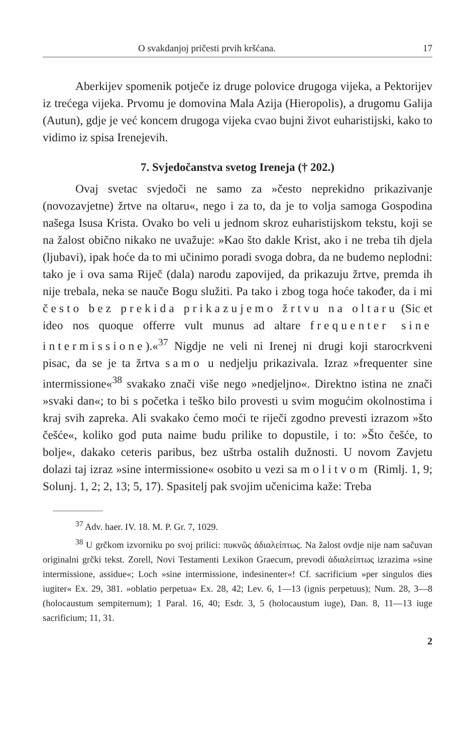O svakdanjoj pričesti prvih kršćana. 17
Aberkijev spomenik potječe iz druge polovice drugoga vijeka, a Pektorijev iz trećega vijeka. Prvomu je domovina Mala Azija (Hieropolis), a drugomu Galija (Autun), gdje je već koncem drugoga vijeka cvao bujni život euharistijski, kako to vidimo iz spisa Irenejevih.
7. Svjedočanstva svetog Ireneja († 202.)
Ovaj svetac svjedoči ne samo za »često neprekidno prikazivanje (novozavjetne) žrtve na oltaru«, nego i za to, da je to volja samoga Gospodina našega Isusa Krista. Ovako bo veli u jednom skroz euharistijskom tekstu, koji se na žalost obično nikako ne uvažuje: »Kao što dakle Krist, ako i ne treba tih djela (ljubavi), ipak hoće da to mi učinimo poradi svoga dobra, da ne budemo neplodni: tako je i ova sama Riječ (dala) narodu zapovijed, da prikazuju žrtve, premda ih nije trebala, neka se nauče Bogu služiti. Pa tako i zbog toga hoće također, da i mi često bez prekida prikazujemo žrtvu na oltaru (Sic et ideo nos quoque offerre vult munus ad altare frequenter sine intermissione).«<sup>37</sup> Nigdje ne veli ni Irenej ni drugi koji starocrkveni pisac, da se je ta žrtva samo u nedjelju prikazivala. Izraz »frequenter sine intermissione«<sup>38</sup> svakako znači više nego »nedjeljno«. Direktno istina ne znači »svaki dan«; to bi s početka i teško bilo provesti u svim mogućim okolnostima i kraj svih zapreka. Ali svakako ćemo moći te riječi zgodno prevesti izrazom »što češće«, koliko god puta naime budu prilike to dopustile, i to: »Što češće, to bolje«, dakako ceteris paribus, bez uštrba ostalih dužnosti. U novom Zavjetu dolazi taj izraz »sine intermissione« osobito u vezi sa molitvom (Rimlj. 1, 9; Solunj. 1, 2; 2, 13; 5, 17). Spasitelj pak svojim učenicima kaže: Treba
<sup>37</sup> Adv. haer. IV. 18. M. P. Gr. 7, 1029.
<sup>38</sup> U grčkom izvorniku po svoj prilici: πυκνῶς ἀδιαλείπτως. Na žalost ovdje nije nam sačuvan originalni grčki tekst. Zorell, Novi Testamenti Lexikon Graecum, prevodi ἀδιαλείπτως izrazima »sine intermissione, assidue«; Loch »sine intermissione, indesinenter«! Cf. sacrificium »per singulos dies iugiter« Ex. 29, 381. »oblatio perpetua« Ex. 28, 42; Lev. 6, 1—13 (ignis perpetuus); Num. 28, 3—8 (holocaustum sempiternum); 1 Paral. 16, 40; Esdr. 3, 5 (holocaustum iuge), Dan. 8, 11—13 iuge sacrificium; 11, 31.
2